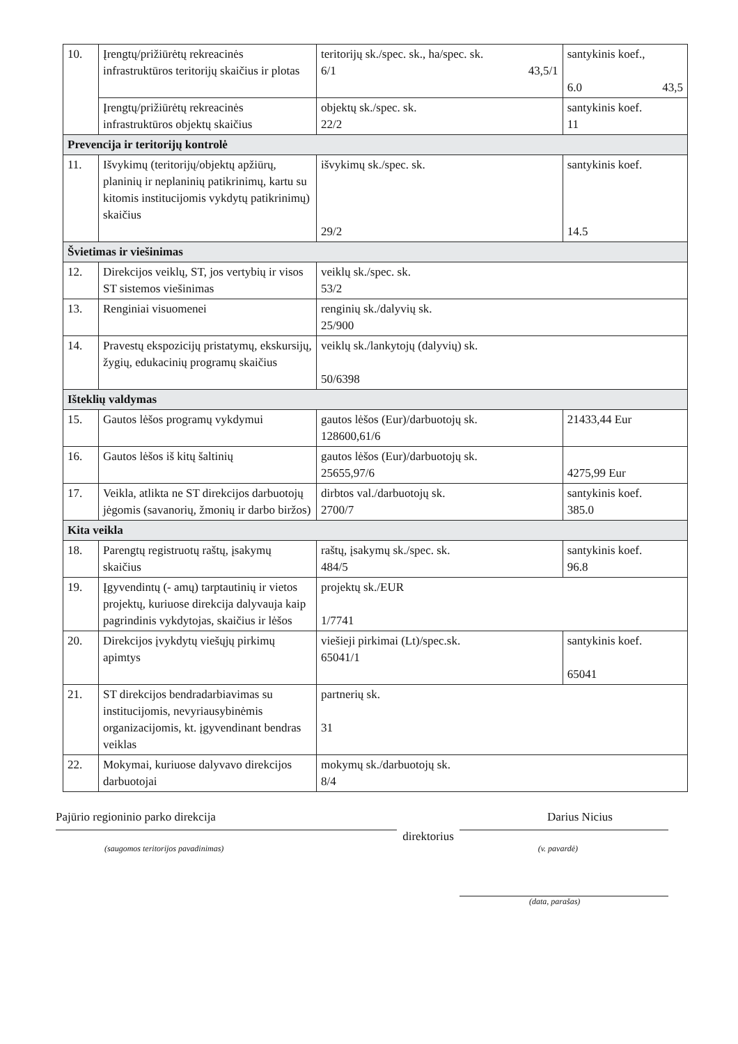| 10. | Įrengtų/prižiūrėtų rekreacinės infrastruktūros teritorijų skaičius ir plotas | teritorijų sk./spec. sk., ha/spec. sk. 6/1 43,5/1 | santykinis koef., 6.0 43,5 |
| | Įrengtų/prižiūrėtų rekreacinės infrastruktūros objektų skaičius | objektų sk./spec. sk. 22/2 | santykinis koef. 11 |
| Prevencija ir teritorijų kontrolė | | | |
| 11. | Išvykimų (teritorijų/objektų apžiūrų, planinių ir neplaninių patikrinimų, kartu su kitomis institucijomis vykdytų patikrinimų) skaičius | išvykimų sk./spec. sk. 29/2 | santykinis koef. 14.5 |
| Švietimas ir viešinimas | | | |
| 12. | Direkcijos veiklų, ST, jos vertybių ir visos ST sistemos viešinimas | veiklų sk./spec. sk. 53/2 | |
| 13. | Renginiai visuomenei | renginių sk./dalyvių sk. 25/900 | |
| 14. | Pravestų ekspozicijų pristatymų, ekskursijų, žygių, edukacinių programų skaičius | veiklų sk./lankytojų (dalyvių) sk. 50/6398 | |
| Išteklių valdymas | | | |
| 15. | Gautos lėšos programų vykdymui | gautos lėšos (Eur)/darbuotojų sk. 128600,61/6 | 21433,44 Eur |
| 16. | Gautos lėšos iš kitų šaltinių | gautos lėšos (Eur)/darbuotojų sk. 25655,97/6 | 4275,99 Eur |
| 17. | Veikla, atlikta ne ST direkcijos darbuotojų jėgomis (savanorių, žmonių ir darbo biržos) | dirbtos val./darbuotojų sk. 2700/7 | santykinis koef. 385.0 |
| Kita veikla | | | |
| 18. | Parengtų registruotų raštų, įsakymų skaičius | raštų, įsakymų sk./spec. sk. 484/5 | santykinis koef. 96.8 |
| 19. | Įgyvendintų (- amų) tarptautinių ir vietos projektų, kuriuose direkcija dalyvauja kaip pagrindinis vykdytojas, skaičius ir lėšos | projektų sk./EUR 1/7741 | |
| 20. | Direkcijos įvykdytų viešųjų pirkimų apimtys | viešieji pirkimai (Lt)/spec.sk. 65041/1 | santykinis koef. 65041 |
| 21. | ST direkcijos bendradarbiavimas su institucijomis, nevyriausybinėmis organizacijomis, kt. įgyvendinant bendras veiklas | partnerių sk. 31 | |
| 22. | Mokymai, kuriuose dalyvavo direkcijos darbuotojai | mokymų sk./darbuotojų sk. 8/4 | |
Pajūrio regioninio parko direkcija Darius Nicius
direktorius
(saugomos teritorijos pavadinimas) (v. pavardė)
(data, parašas)